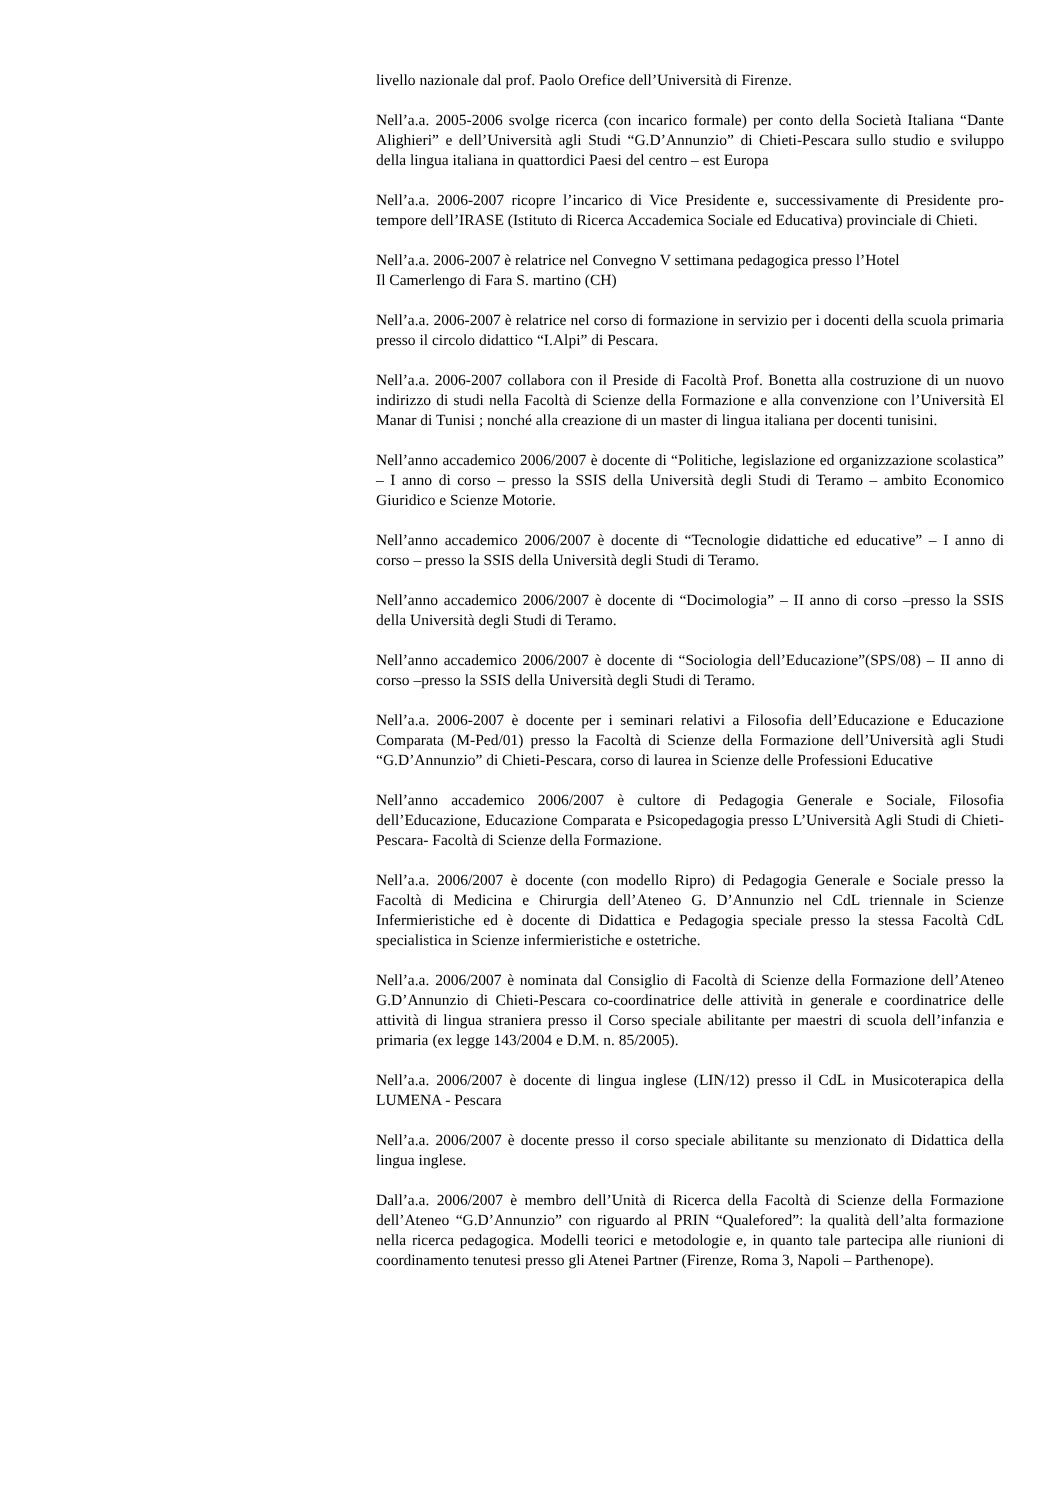livello nazionale dal prof. Paolo Orefice dell’Università di Firenze.
Nell’a.a. 2005-2006 svolge ricerca (con incarico formale) per conto della Società Italiana “Dante Alighieri” e dell’Università agli Studi “G.D’Annunzio” di Chieti-Pescara sullo studio e sviluppo della lingua italiana in quattordici Paesi del centro – est Europa
Nell’a.a. 2006-2007 ricopre l’incarico di Vice Presidente e, successivamente di Presidente pro-tempore dell’IRASE (Istituto di Ricerca Accademica Sociale ed Educativa) provinciale di Chieti.
Nell’a.a. 2006-2007 è relatrice nel Convegno V settimana pedagogica presso l’Hotel
Il Camerlengo di Fara S. martino (CH)
Nell’a.a. 2006-2007 è relatrice nel corso di formazione in servizio per i docenti della scuola primaria presso il circolo didattico “I.Alpi” di Pescara.
Nell’a.a. 2006-2007 collabora con il Preside di Facoltà Prof. Bonetta alla costruzione di un nuovo indirizzo di studi nella Facoltà di Scienze della Formazione e alla convenzione con l’Università El Manar di Tunisi ; nonché alla creazione di un master di lingua italiana per docenti tunisini.
Nell’anno accademico 2006/2007 è docente di “Politiche, legislazione ed organizzazione scolastica” – I anno di corso – presso la SSIS della Università degli Studi di Teramo – ambito Economico Giuridico e Scienze Motorie.
Nell’anno accademico 2006/2007 è docente di “Tecnologie didattiche ed educative” – I anno di corso – presso la SSIS della Università degli Studi di Teramo.
Nell’anno accademico 2006/2007 è docente di “Docimologia” – II anno di corso –presso la SSIS della Università degli Studi di Teramo.
Nell’anno accademico 2006/2007 è docente di “Sociologia dell’Educazione”(SPS/08) – II anno di corso –presso la SSIS della Università degli Studi di Teramo.
Nell’a.a. 2006-2007 è docente per i seminari relativi a Filosofia dell’Educazione e Educazione Comparata (M-Ped/01) presso la Facoltà di Scienze della Formazione dell’Università agli Studi “G.D’Annunzio” di Chieti-Pescara, corso di laurea in Scienze delle Professioni Educative
Nell’anno accademico 2006/2007 è cultore di Pedagogia Generale e Sociale, Filosofia dell’Educazione, Educazione Comparata e Psicopedagogia presso L’Università Agli Studi di Chieti-Pescara- Facoltà di Scienze della Formazione.
Nell’a.a. 2006/2007 è docente (con modello Ripro) di Pedagogia Generale e Sociale presso la Facoltà di Medicina e Chirurgia dell’Ateneo G. D’Annunzio nel CdL triennale in Scienze Infermieristiche ed è docente di Didattica e Pedagogia speciale presso la stessa Facoltà CdL specialistica in Scienze infermieristiche e ostetriche.
Nell’a.a. 2006/2007 è nominata dal Consiglio di Facoltà di Scienze della Formazione dell’Ateneo G.D’Annunzio di Chieti-Pescara co-coordinatrice delle attività in generale e coordinatrice delle attività di lingua straniera presso il Corso speciale abilitante per maestri di scuola dell’infanzia e primaria (ex legge 143/2004 e D.M. n. 85/2005).
Nell’a.a. 2006/2007 è docente di lingua inglese (LIN/12) presso il CdL in Musicoterapica della LUMENA - Pescara
Nell’a.a. 2006/2007 è docente presso il corso speciale abilitante su menzionato di Didattica della lingua inglese.
Dall’a.a. 2006/2007 è membro dell’Unità di Ricerca della Facoltà di Scienze della Formazione dell’Ateneo “G.D’Annunzio” con riguardo al PRIN “Qualefored”: la qualità dell’alta formazione nella ricerca pedagogica. Modelli teorici e metodologie e, in quanto tale partecipa alle riunioni di coordinamento tenutesi presso gli Atenei Partner (Firenze, Roma 3, Napoli – Parthenope).